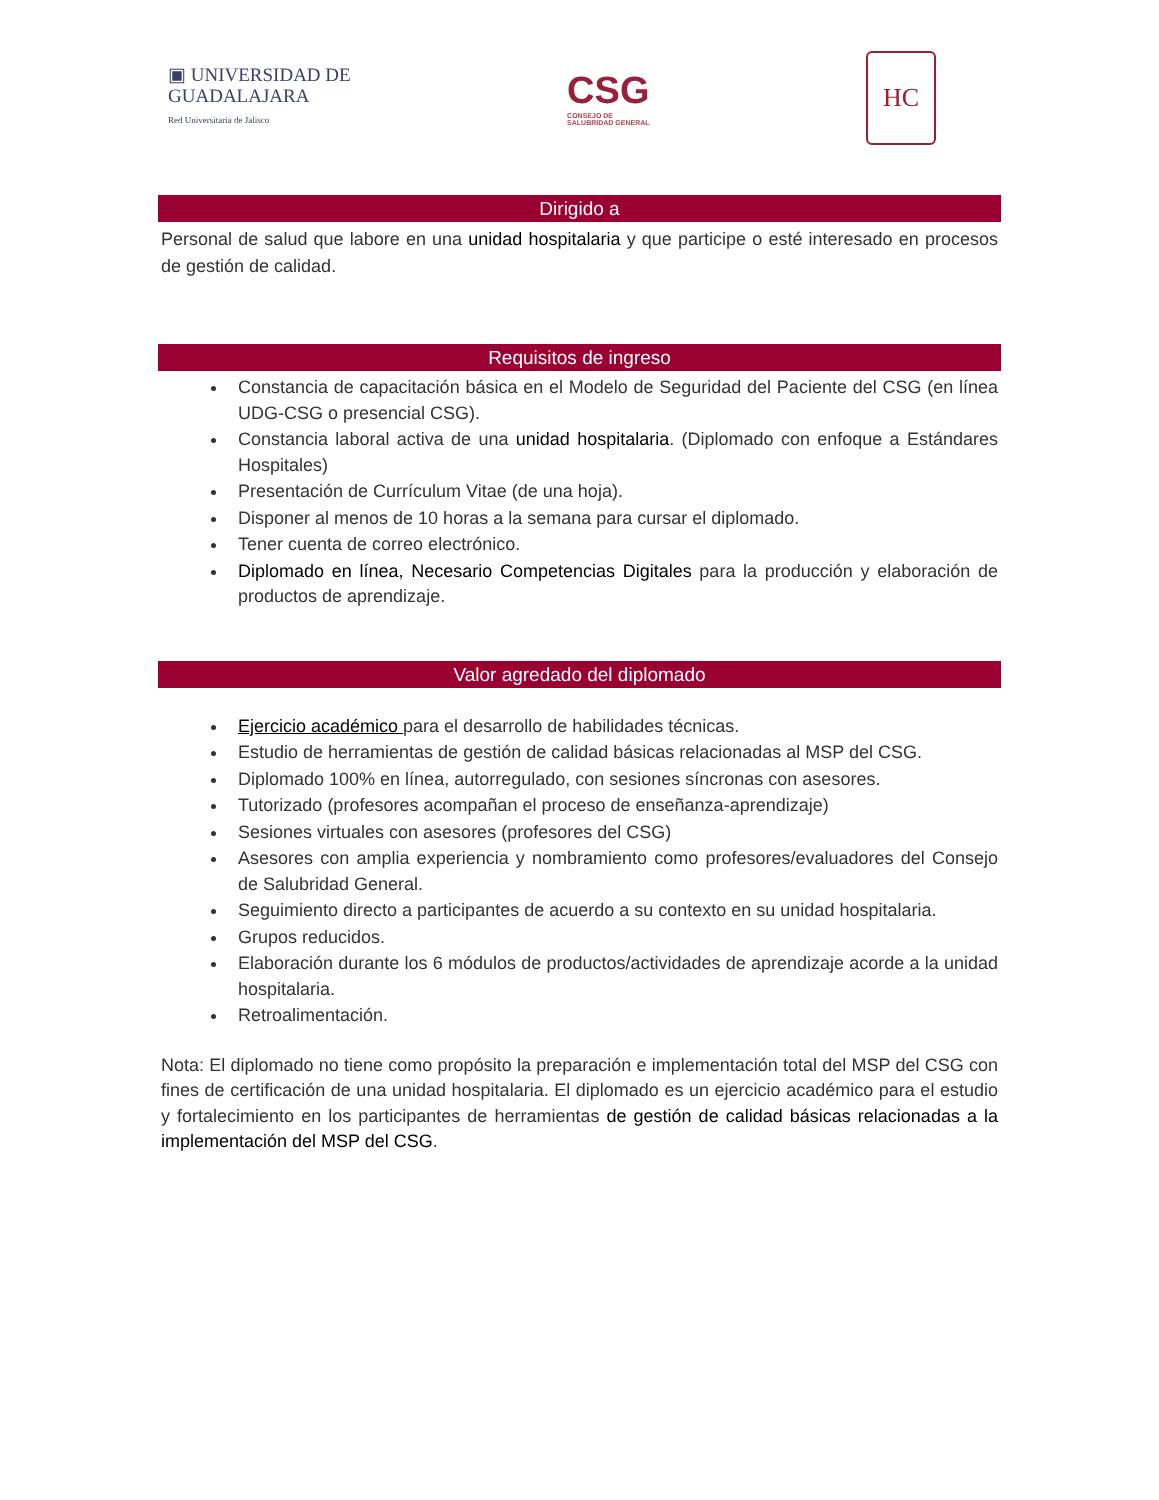▣ UNIVERSIDAD DE
GUADALAJARA
Red Universitaria de Jalisco
CSG
CONSEJO DE
SALUBRIDAD GENERAL
HC
Dirigido a
Personal de salud que labore en una unidad hospitalaria y que participe o esté interesado en procesos de gestión de calidad.
Requisitos de ingreso
Constancia de capacitación básica en el Modelo de Seguridad del Paciente del CSG (en línea UDG-CSG o presencial CSG).
Constancia laboral activa de una unidad hospitalaria. (Diplomado con enfoque a Estándares Hospitales)
Presentación de Currículum Vitae (de una hoja).
Disponer al menos de 10 horas a la semana para cursar el diplomado.
Tener cuenta de correo electrónico.
Diplomado en línea, Necesario Competencias Digitales para la producción y elaboración de productos de aprendizaje.
Valor agredado del diplomado
Ejercicio académico para el desarrollo de habilidades técnicas.
Estudio de herramientas de gestión de calidad básicas relacionadas al MSP del CSG.
Diplomado 100% en línea, autorregulado, con sesiones síncronas con asesores.
Tutorizado (profesores acompañan el proceso de enseñanza-aprendizaje)
Sesiones virtuales con asesores (profesores del CSG)
Asesores con amplia experiencia y nombramiento como profesores/evaluadores del Consejo de Salubridad General.
Seguimiento directo a participantes de acuerdo a su contexto en su unidad hospitalaria.
Grupos reducidos.
Elaboración durante los 6 módulos de productos/actividades de aprendizaje acorde a la unidad hospitalaria.
Retroalimentación.
Nota: El diplomado no tiene como propósito la preparación e implementación total del MSP del CSG con fines de certificación de una unidad hospitalaria. El diplomado es un ejercicio académico para el estudio y fortalecimiento en los participantes de herramientas de gestión de calidad básicas relacionadas a la implementación del MSP del CSG.